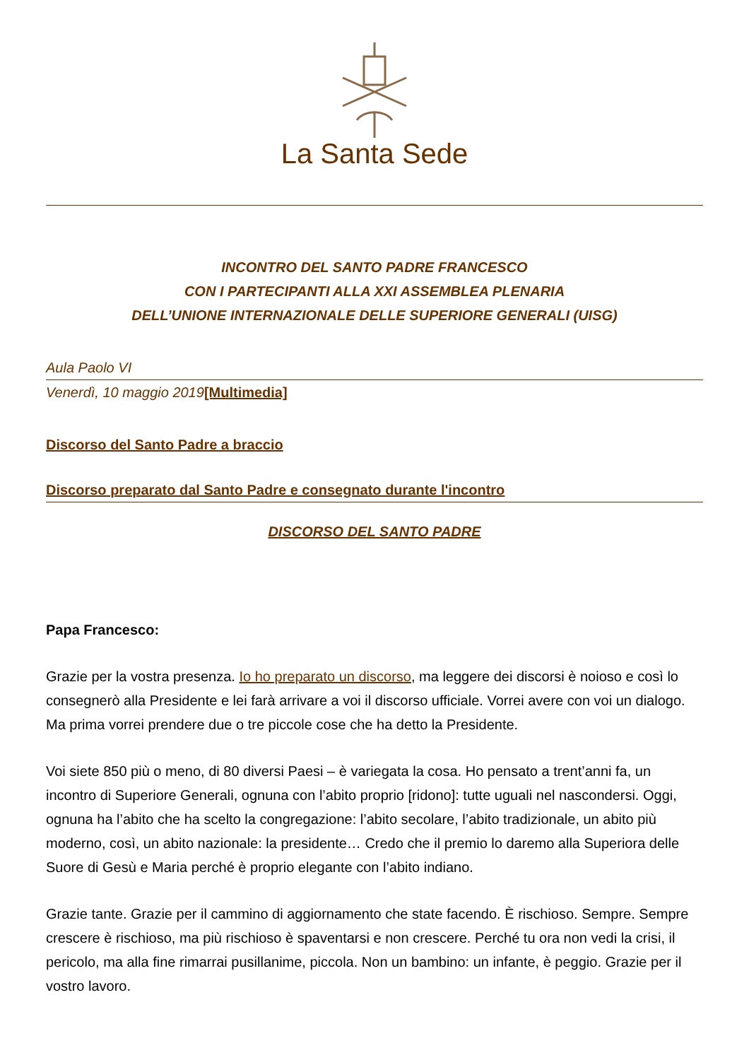La Santa Sede
INCONTRO DEL SANTO PADRE FRANCESCO
CON I PARTECIPANTI ALLA XXI ASSEMBLEA PLENARIA
DELL’UNIONE INTERNAZIONALE DELLE SUPERIORE GENERALI (UISG)
Aula Paolo VI
Venerdì, 10 maggio 2019[Multimedia]
Discorso del Santo Padre a braccio
Discorso preparato dal Santo Padre e consegnato durante l'incontro
DISCORSO DEL SANTO PADRE
Papa Francesco:
Grazie per la vostra presenza. Io ho preparato un discorso, ma leggere dei discorsi è noioso e così lo consegnerò alla Presidente e lei farà arrivare a voi il discorso ufficiale. Vorrei avere con voi un dialogo. Ma prima vorrei prendere due o tre piccole cose che ha detto la Presidente.
Voi siete 850 più o meno, di 80 diversi Paesi – è variegata la cosa. Ho pensato a trent’anni fa, un incontro di Superiore Generali, ognuna con l’abito proprio [ridono]: tutte uguali nel nascondersi. Oggi, ognuna ha l’abito che ha scelto la congregazione: l’abito secolare, l’abito tradizionale, un abito più moderno, così, un abito nazionale: la presidente… Credo che il premio lo daremo alla Superiora delle Suore di Gesù e Maria perché è proprio elegante con l’abito indiano.
Grazie tante. Grazie per il cammino di aggiornamento che state facendo. È rischioso. Sempre. Sempre crescere è rischioso, ma più rischioso è spaventarsi e non crescere. Perché tu ora non vedi la crisi, il pericolo, ma alla fine rimarrai pusillanime, piccola. Non un bambino: un infante, è peggio. Grazie per il vostro lavoro.